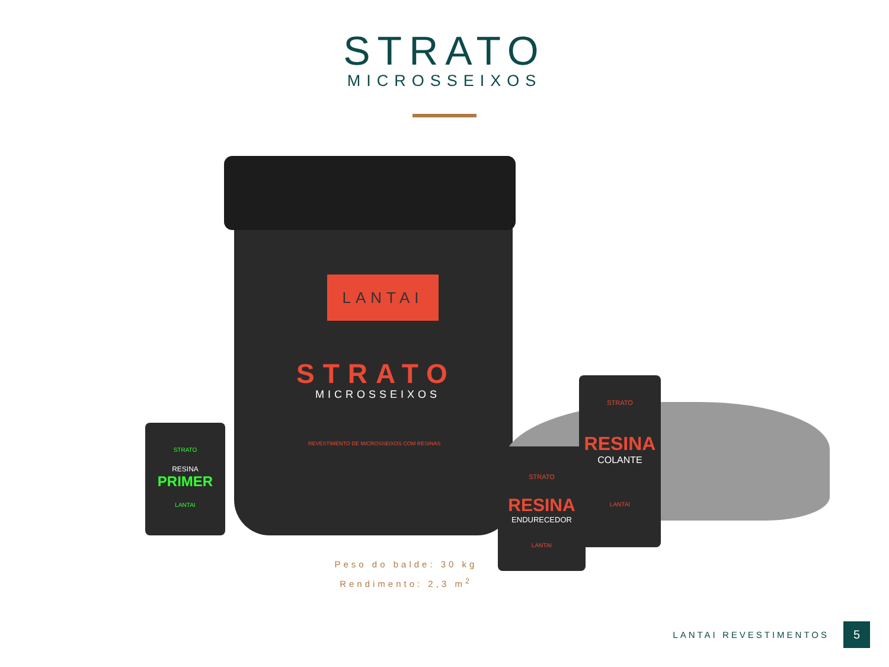STRATO
MICROSSEIXOS
LANTAI
STRATO
MICROSSEIXOS
REVESTIMENTO DE MICROSSEIXOS COM RESINAS
STRATO
RESINA
PRIMER
LANTAI
STRATO
RESINA
COLANTE
LANTAI
STRATO
RESINA
ENDURECEDOR
LANTAI
Peso do balde: 30 kg
Rendimento: 2,3 m<sup>2</sup>
LANTAI REVESTIMENTOS
5